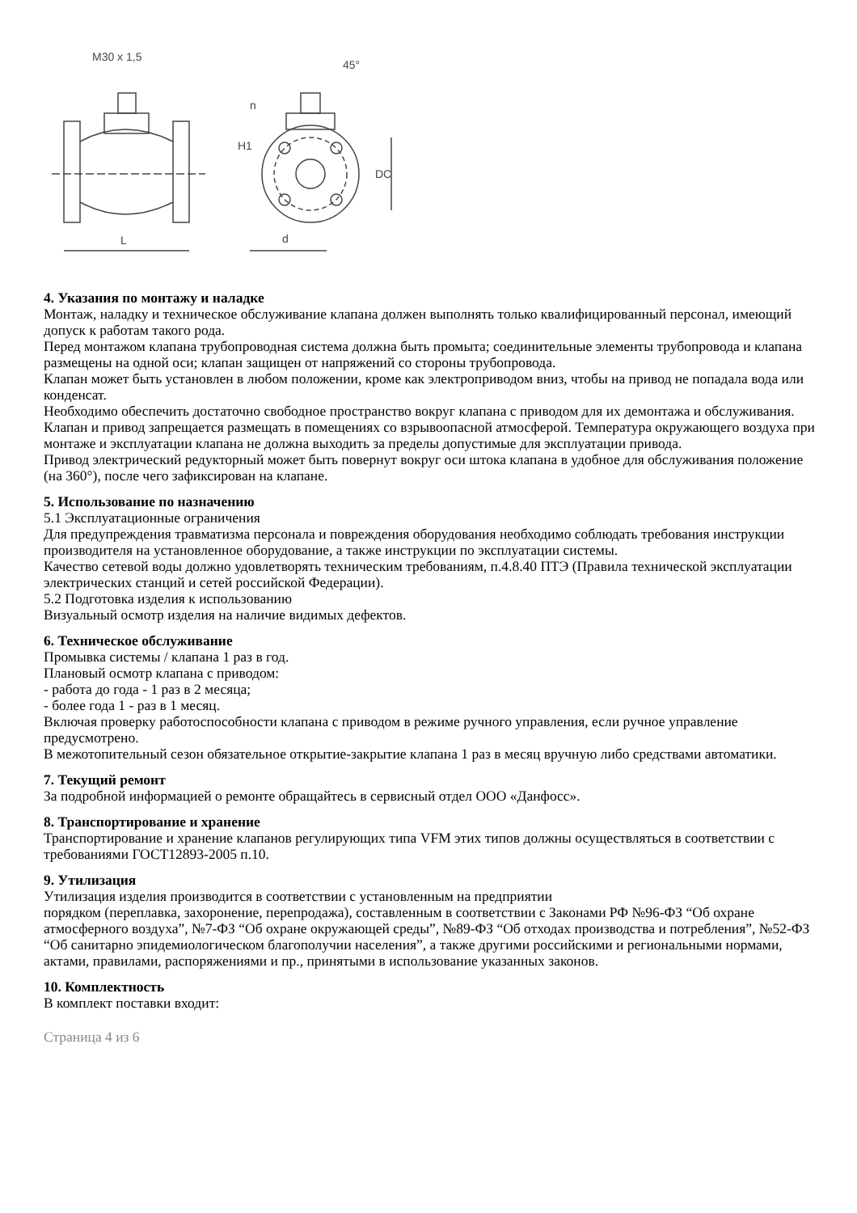M30 x 1,5
45°
n
H1
DC
L
d
4. Указания по монтажу и наладке
Монтаж, наладку и техническое обслуживание клапана должен выполнять только квалифицированный персонал, имеющий допуск к работам такого рода.
Перед монтажом клапана трубопроводная система должна быть промыта; соединительные элементы трубопровода и клапана размещены на одной оси; клапан защищен от напряжений со стороны трубопровода.
Клапан может быть установлен в любом положении, кроме как электроприводом вниз, чтобы на привод не попадала вода или конденсат.
Необходимо обеспечить достаточно свободное пространство вокруг клапана с приводом для их демонтажа и обслуживания.
Клапан и привод запрещается размещать в помещениях со взрывоопасной атмосферой. Температура окружающего воздуха при монтаже и эксплуатации клапана не должна выходить за пределы допустимые для эксплуатации привода.
Привод электрический редукторный может быть повернут вокруг оси штока клапана в удобное для обслуживания положение (на 360°), после чего зафиксирован на клапане.
5. Использование по назначению
5.1 Эксплуатационные ограничения
Для предупреждения травматизма персонала и повреждения оборудования необходимо соблюдать требования инструкции производителя на установленное оборудование, а также инструкции по эксплуатации системы.
Качество сетевой воды должно удовлетворять техническим требованиям, п.4.8.40 ПТЭ (Правила технической эксплуатации электрических станций и сетей российской Федерации).
5.2 Подготовка изделия к использованию
Визуальный осмотр изделия на наличие видимых дефектов.
6. Техническое обслуживание
Промывка системы / клапана 1 раз в год.
Плановый осмотр клапана с приводом:
- работа до года - 1 раз в 2 месяца;
- более года 1 - раз в 1 месяц.
Включая проверку работоспособности клапана с приводом в режиме ручного управления, если ручное управление предусмотрено.
В межотопительный сезон обязательное открытие-закрытие клапана 1 раз в месяц вручную либо средствами автоматики.
7. Текущий ремонт
За подробной информацией о ремонте обращайтесь в сервисный отдел ООО «Данфосс».
8. Транспортирование и хранение
Транспортирование и хранение клапанов регулирующих типа VFM этих типов должны осуществляться в соответствии с требованиями ГОСТ12893-2005 п.10.
9. Утилизация
Утилизация изделия производится в соответствии с установленным на предприятии
порядком (переплавка, захоронение, перепродажа), составленным в соответствии с Законами РФ №96-ФЗ “Об охране атмосферного воздуха”, №7-ФЗ “Об охране окружающей среды”, №89-ФЗ “Об отходах производства и потребления”, №52-ФЗ “Об санитарно эпидемиологическом благополучии населения”, а также другими российскими и региональными нормами, актами, правилами, распоряжениями и пр., принятыми в использование указанных законов.
10. Комплектность
В комплект поставки входит:
Страница 4 из 6